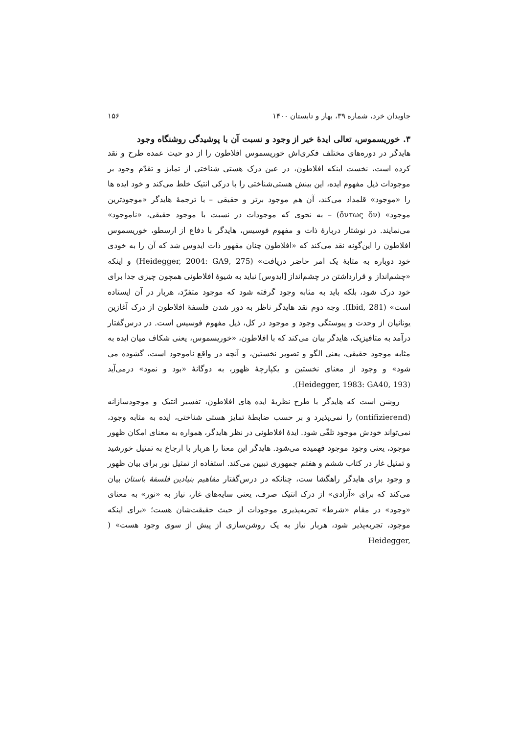جاویدان خرد، شماره ۳۹، بهار و تابستان ۱۴۰۰ ۱۵۶
۳. خوریسموس، تعالی ایدهٔ خیر از وجود و نسبت آن با پوشیدگی روشنگاه وجود
هایدگر در دوره‌های مختلف فکری‌اش خوریسموس افلاطون را از دو حیث عمده طرح و نقد کرده است، نخست اینکه افلاطون، در عین درک هستی شناختی از تمایز و تقدّم وجود بر موجودات ذیل مفهوم ایده، این بینش هستی‌شناختی را با درکی انتیک خلط می‌کند و خود ایده ها را «موجود» قلمداد می‌کند، آن هم موجود برتر و حقیقی – با ترجمهٔ هایدگر «موجودترین موجود» (ὄντως ὄν) – به نحوی که موجودات در نسبت با موجود حقیقی، «ناموجود» می‌نمایند. در نوشتار دربارهٔ ذات و مفهوم فوسیس، هایدگر با دفاع از ارسطو، خوریسموس افلاطون را این‌گونه نقد می‌کند که «افلاطون چنان مقهور ذات ایدوس شد که آن را به خودی خود دوباره به مثابهٔ یک امر حاضر دریافت» (Heidegger, 2004: GA9, 275) و اینکه «چشم‌انداز و قرارداشتن در چشم‌انداز [ایدوس] نباید به شیوهٔ افلاطونی همچون چیزی جدا برای خود درک شود، بلکه باید به مثابه وجود گرفته شود که موجود متفرّد، هربار در آن ایستاده است» (Ibid, 281). وجه دوم نقد هایدگر ناظر به دور شدن فلسفهٔ افلاطون از درک آغازین یونانیان از وحدت و پیوستگی وجود و موجود در کل، ذیل مفهوم فوسیس است. در درس‌گفتار درآمد به متافیزیک، هایدگر بیان می‌کند که با افلاطون، «خوریسموس، یعنی شکاف میان ایده به مثابه موجود حقیقی، یعنی الگو و تصویر نخستین، و آنچه در واقع ناموجود است، گشوده می شود» و وجود از معنای نخستین و یکپارچهٔ ظهور، به دوگانهٔ «بود و نمود» درمی‌آید (Heidegger, 1983: GA40, 193).
روشن است که هایدگر با طرح نظریهٔ ایده های افلاطون، تفسیر انتیک و موجودسازانه (ontifizierend) را نمی‌پذیرد و بر حسب ضابطهٔ تمایز هستی شناختی، ایده به مثابه وجود، نمی‌تواند خودش موجود تلقّی شود. ایدهٔ افلاطونی در نظر هایدگر، همواره به معنای امکان ظهور موجود، یعنی وجود موجود فهمیده می‌شود. هایدگر این معنا را هربار با ارجاع به تمثیل خورشید و تمثیل غار در کتاب ششم و هفتم جمهوری تبیین می‌کند. استفاده از تمثیل نور برای بیان ظهور و وجود برای هایدگر راهگشا ست، چنانکه در درس‌گفتار مفاهیم بنیادین فلسفهٔ باستان بیان می‌کند که برای «آزادی» از درک انتیک صرف، یعنی سایه‌های غار، نیاز به «نور» به معنای «وجود» در مقام «شرط» تجربه‌پذیری موجودات از حیث حقیقت‌شان هست؛ «برای اینکه موجود، تجربه‌پذیر شود، هربار نیاز به یک روشن‌سازی از پیش از سوی وجود هست» ( Heidegger,